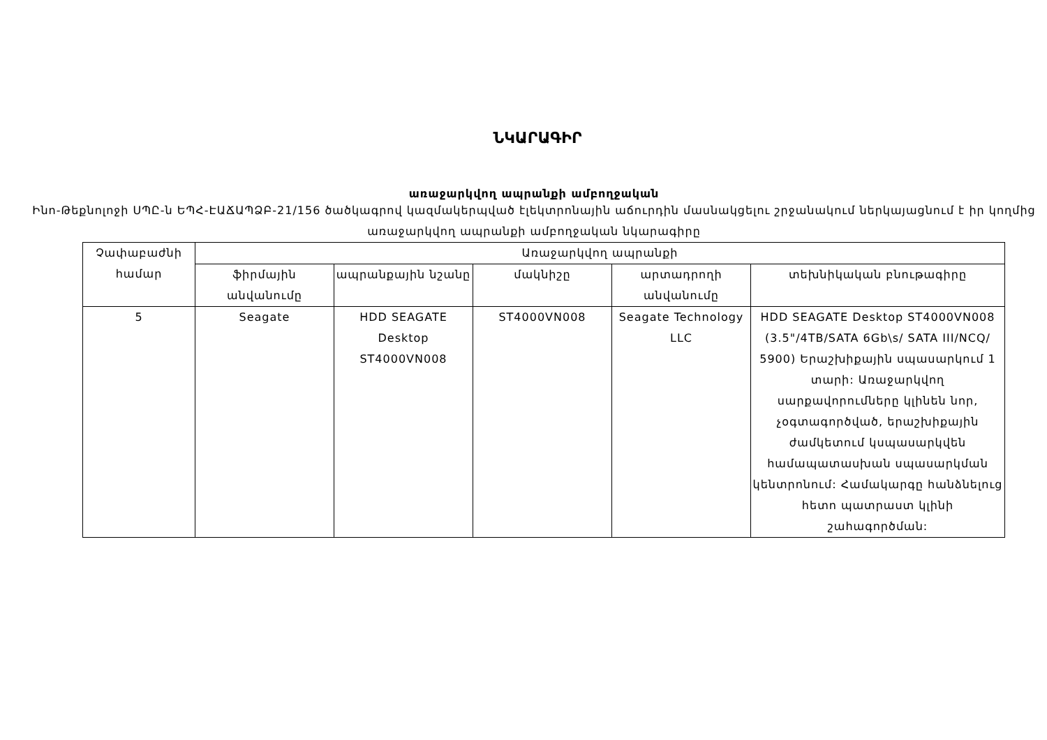ՆԿԱՐԱԳԻՐ
առաջարկվող ապրանքի ամբողջական
Ինո-Թեքնոլոջի ՍՊԸ-ն ԵՊՀ-ԷԱՃԱՊՁԲ-21/156 ծածկագրով կազմակերպված էլեկտրոնային աճուրդին մասնակցելու շրջանակում ներկայացնում է իր կողմից առաջարկվող ապրանքի ամբողջական նկարագիրը
| Չափաբաժնի համար | Առաջարկվող ապրանքի | | | | |
| --- | --- | --- | --- | --- | --- |
| | ֆիրմային անվանումը | ապրանքային նշանը | մակնիշը | արտադրողի անվանումը | տեխնիկական բնութագիրը |
| 5 | Seagate | HDD SEAGATE Desktop ST4000VN008 | ST4000VN008 | Seagate Technology LLC | HDD SEAGATE Desktop ST4000VN008 (3.5"/4TB/SATA 6Gb\s/ SATA III/NCQ/ 5900) Երաշխիքային սպասարկում 1 տարի: Առաջարկվող սարքավորումները կլինեն նոր, չօգտագործված, երաշխիքային ժամկետում կսպասարկվեն համապատասխան սպասարկման կենտրոնում: Համակարգը հանձնելուց հետո պատրաստ կլինի շահագործման: |